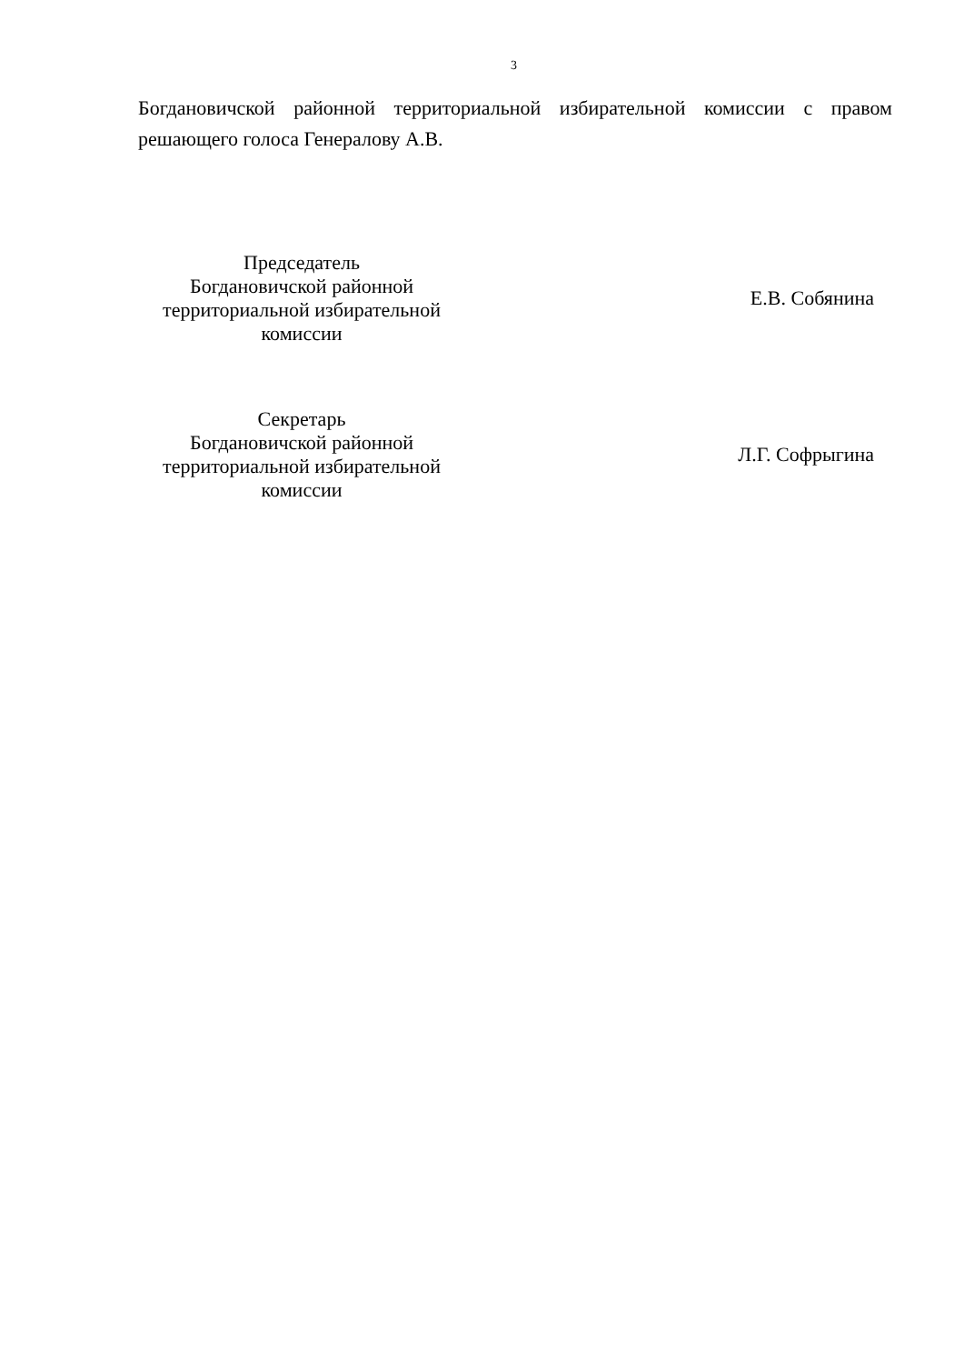3
Богдановичской районной территориальной избирательной комиссии с правом решающего голоса Генералову А.В.
Председатель
Богдановичской районной
территориальной избирательной
комиссии
Е.В. Собянина
Секретарь
Богдановичской районной
территориальной избирательной
комиссии
Л.Г. Софрыгина